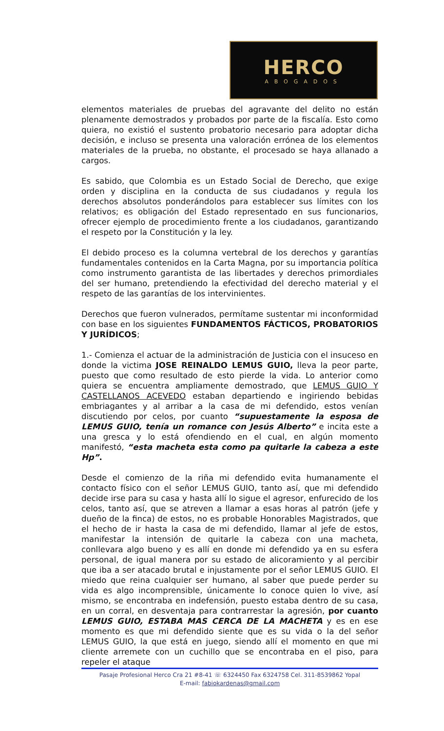HERCO
ABOGADOS
elementos materiales de pruebas del agravante del delito no están plenamente demostrados y probados por parte de la fiscalía. Esto como quiera, no existió el sustento probatorio necesario para adoptar dicha decisión, e incluso se presenta una valoración errónea de los elementos materiales de la prueba, no obstante, el procesado se haya allanado a cargos.
Es sabido, que Colombia es un Estado Social de Derecho, que exige orden y disciplina en la conducta de sus ciudadanos y regula los derechos absolutos ponderándolos para establecer sus límites con los relativos; es obligación del Estado representado en sus funcionarios, ofrecer ejemplo de procedimiento frente a los ciudadanos, garantizando el respeto por la Constitución y la ley.
El debido proceso es la columna vertebral de los derechos y garantías fundamentales contenidos en la Carta Magna, por su importancia política como instrumento garantista de las libertades y derechos primordiales del ser humano, pretendiendo la efectividad del derecho material y el respeto de las garantías de los intervinientes.
Derechos que fueron vulnerados, permítame sustentar mi inconformidad con base en los siguientes FUNDAMENTOS FÁCTICOS, PROBATORIOS Y JURÍDICOS;
1.- Comienza el actuar de la administración de Justicia con el insuceso en donde la victima JOSE REINALDO LEMUS GUIO, lleva la peor parte, puesto que como resultado de esto pierde la vida. Lo anterior como quiera se encuentra ampliamente demostrado, que LEMUS GUIO Y CASTELLANOS ACEVEDO estaban departiendo e ingiriendo bebidas embriagantes y al arribar a la casa de mi defendido, estos venían discutiendo por celos, por cuanto “supuestamente la esposa de LEMUS GUIO, tenía un romance con Jesús Alberto” e incita este a una gresca y lo está ofendiendo en el cual, en algún momento manifestó, “esta macheta esta como pa quitarle la cabeza a este Hp”.
Desde el comienzo de la riña mi defendido evita humanamente el contacto físico con el señor LEMUS GUIO, tanto así, que mi defendido decide irse para su casa y hasta allí lo sigue el agresor, enfurecido de los celos, tanto así, que se atreven a llamar a esas horas al patrón (jefe y dueño de la finca) de estos, no es probable Honorables Magistrados, que el hecho de ir hasta la casa de mi defendido, llamar al jefe de estos, manifestar la intensión de quitarle la cabeza con una macheta, conllevara algo bueno y es allí en donde mi defendido ya en su esfera personal, de igual manera por su estado de alicoramiento y al percibir que iba a ser atacado brutal e injustamente por el señor LEMUS GUIO. El miedo que reina cualquier ser humano, al saber que puede perder su vida es algo incomprensible, únicamente lo conoce quien lo vive, así mismo, se encontraba en indefensión, puesto estaba dentro de su casa, en un corral, en desventaja para contrarrestar la agresión, por cuanto LEMUS GUIO, ESTABA MAS CERCA DE LA MACHETA y es en ese momento es que mi defendido siente que es su vida o la del señor LEMUS GUIO, la que está en juego, siendo allí el momento en que mi cliente arremete con un cuchillo que se encontraba en el piso, para repeler el ataque
Pasaje Profesional Herco Cra 21 #8-41 ☏ 6324450 Fax 6324758 Cel. 311-8539862 Yopal
E-mail: fabiokardenas@gmail.com